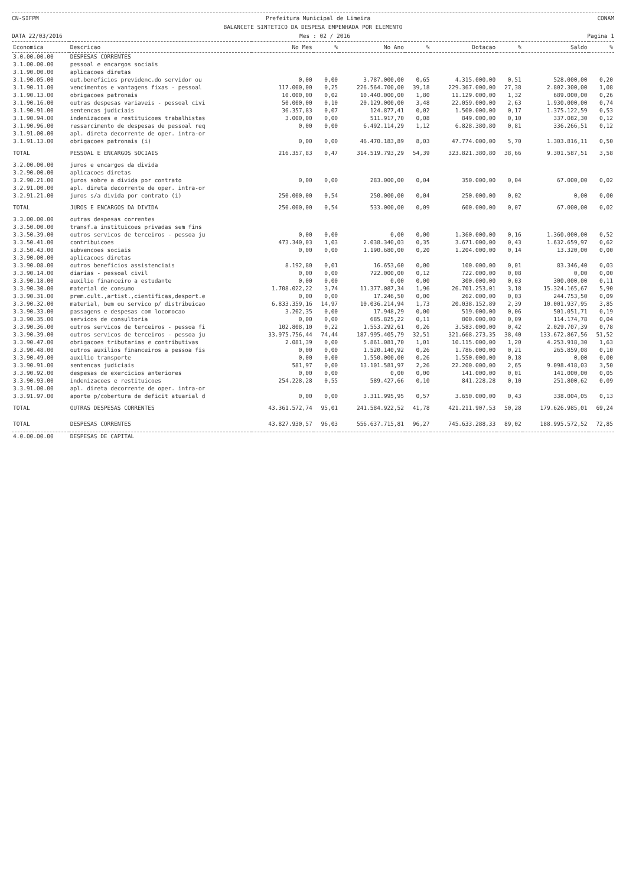CN-SIFPM Prefeitura Municipal de Limeira CONAM
BALANCETE SINTETICO DA DESPESA EMPENHADA POR ELEMENTO
DATA 22/03/2016 Mes : 02 / 2016 Pagina 1
| Economica | Descricao | No Mes | % | No Ano | % | Dotacao | % | Saldo | % |
| --- | --- | --- | --- | --- | --- | --- | --- | --- | --- |
| 3.0.00.00.00 | DESPESAS CORRENTES | | | | | | | | |
| 3.1.00.00.00 | pessoal e encargos sociais | | | | | | | | |
| 3.1.90.00.00 | aplicacoes diretas | | | | | | | | |
| 3.1.90.05.00 | out.beneficios previdenc.do servidor ou | 0,00 | 0,00 | 3.787.000,00 | 0,65 | 4.315.000,00 | 0,51 | 528.000,00 | 0,20 |
| 3.1.90.11.00 | vencimentos e vantagens fixas - pessoal | 117.000,00 | 0,25 | 226.564.700,00 | 39,18 | 229.367.000,00 | 27,38 | 2.802.300,00 | 1,08 |
| 3.1.90.13.00 | obrigacoes patronais | 10.000,00 | 0,02 | 10.440.000,00 | 1,80 | 11.129.000,00 | 1,32 | 689.000,00 | 0,26 |
| 3.1.90.16.00 | outras despesas variaveis - pessoal civi | 50.000,00 | 0,10 | 20.129.000,00 | 3,48 | 22.059.000,00 | 2,63 | 1.930.000,00 | 0,74 |
| 3.1.90.91.00 | sentencas judiciais | 36.357,83 | 0,07 | 124.877,41 | 0,02 | 1.500.000,00 | 0,17 | 1.375.122,59 | 0,53 |
| 3.1.90.94.00 | indenizacoes e restituicoes trabalhistas | 3.000,00 | 0,00 | 511.917,70 | 0,08 | 849.000,00 | 0,10 | 337.082,30 | 0,12 |
| 3.1.90.96.00 | ressarcimento de despesas de pessoal req | 0,00 | 0,00 | 6.492.114,29 | 1,12 | 6.828.380,80 | 0,81 | 336.266,51 | 0,12 |
| 3.1.91.00.00 | apl. direta decorrente de oper. intra-or | | | | | | | | |
| 3.1.91.13.00 | obrigacoes patronais (i) | 0,00 | 0,00 | 46.470.183,89 | 8,03 | 47.774.000,00 | 5,70 | 1.303.816,11 | 0,50 |
| TOTAL | PESSOAL E ENCARGOS SOCIAIS | 216.357,83 | 0,47 | 314.519.793,29 | 54,39 | 323.821.380,80 | 38,66 | 9.301.587,51 | 3,58 |
| 3.2.00.00.00 | juros e encargos da divida | | | | | | | | |
| 3.2.90.00.00 | aplicacoes diretas | | | | | | | | |
| 3.2.90.21.00 | juros sobre a divida por contrato | 0,00 | 0,00 | 283.000,00 | 0,04 | 350.000,00 | 0,04 | 67.000,00 | 0,02 |
| 3.2.91.00.00 | apl. direta decorrente de oper. intra-or | | | | | | | | |
| 3.2.91.21.00 | juros s/a divida por contrato (i) | 250.000,00 | 0,54 | 250.000,00 | 0,04 | 250.000,00 | 0,02 | 0,00 | 0,00 |
| TOTAL | JUROS E ENCARGOS DA DIVIDA | 250.000,00 | 0,54 | 533.000,00 | 0,09 | 600.000,00 | 0,07 | 67.000,00 | 0,02 |
| 3.3.00.00.00 | outras despesas correntes | | | | | | | | |
| 3.3.50.00.00 | transf.a instituicoes privadas sem fins | | | | | | | | |
| 3.3.50.39.00 | outros servicos de terceiros - pessoa ju | 0,00 | 0,00 | 0,00 | 0,00 | 1.360.000,00 | 0,16 | 1.360.000,00 | 0,52 |
| 3.3.50.41.00 | contribuicoes | 473.340,03 | 1,03 | 2.038.340,03 | 0,35 | 3.671.000,00 | 0,43 | 1.632.659,97 | 0,62 |
| 3.3.50.43.00 | subvencoes sociais | 0,00 | 0,00 | 1.190.680,00 | 0,20 | 1.204.000,00 | 0,14 | 13.320,00 | 0,00 |
| 3.3.90.00.00 | aplicacoes diretas | | | | | | | | |
| 3.3.90.08.00 | outros beneficios assistenciais | 8.192,80 | 0,01 | 16.653,60 | 0,00 | 100.000,00 | 0,01 | 83.346,40 | 0,03 |
| 3.3.90.14.00 | diarias - pessoal civil | 0,00 | 0,00 | 722.000,00 | 0,12 | 722.000,00 | 0,08 | 0,00 | 0,00 |
| 3.3.90.18.00 | auxilio financeiro a estudante | 0,00 | 0,00 | 0,00 | 0,00 | 300.000,00 | 0,03 | 300.000,00 | 0,11 |
| 3.3.90.30.00 | material de consumo | 1.708.022,22 | 3,74 | 11.377.087,34 | 1,96 | 26.701.253,01 | 3,18 | 15.324.165,67 | 5,90 |
| 3.3.90.31.00 | prem.cult.,artist.,cientificas,desport.e | 0,00 | 0,00 | 17.246,50 | 0,00 | 262.000,00 | 0,03 | 244.753,50 | 0,09 |
| 3.3.90.32.00 | material, bem ou servico p/ distribuicao | 6.833.359,16 | 14,97 | 10.036.214,94 | 1,73 | 20.038.152,89 | 2,39 | 10.001.937,95 | 3,85 |
| 3.3.90.33.00 | passagens e despesas com locomocao | 3.202,35 | 0,00 | 17.948,29 | 0,00 | 519.000,00 | 0,06 | 501.051,71 | 0,19 |
| 3.3.90.35.00 | servicos de consultoria | 0,00 | 0,00 | 685.825,22 | 0,11 | 800.000,00 | 0,09 | 114.174,78 | 0,04 |
| 3.3.90.36.00 | outros servicos de terceiros - pessoa fi | 102.808,10 | 0,22 | 1.553.292,61 | 0,26 | 3.583.000,00 | 0,42 | 2.029.707,39 | 0,78 |
| 3.3.90.39.00 | outros servicos de terceiros - pessoa ju | 33.975.756,44 | 74,44 | 187.995.405,79 | 32,51 | 321.668.273,35 | 38,40 | 133.672.867,56 | 51,52 |
| 3.3.90.47.00 | obrigacoes tributarias e contributivas | 2.081,39 | 0,00 | 5.861.081,70 | 1,01 | 10.115.000,00 | 1,20 | 4.253.918,30 | 1,63 |
| 3.3.90.48.00 | outros auxilios financeiros a pessoa fis | 0,00 | 0,00 | 1.520.140,92 | 0,26 | 1.786.000,00 | 0,21 | 265.859,08 | 0,10 |
| 3.3.90.49.00 | auxilio transporte | 0,00 | 0,00 | 1.550.000,00 | 0,26 | 1.550.000,00 | 0,18 | 0,00 | 0,00 |
| 3.3.90.91.00 | sentencas judiciais | 581,97 | 0,00 | 13.101.581,97 | 2,26 | 22.200.000,00 | 2,65 | 9.098.418,03 | 3,50 |
| 3.3.90.92.00 | despesas de exercicios anteriores | 0,00 | 0,00 | 0,00 | 0,00 | 141.000,00 | 0,01 | 141.000,00 | 0,05 |
| 3.3.90.93.00 | indenizacoes e restituicoes | 254.228,28 | 0,55 | 589.427,66 | 0,10 | 841.228,28 | 0,10 | 251.800,62 | 0,09 |
| 3.3.91.00.00 | apl. direta decorrente de oper. intra-or | | | | | | | | |
| 3.3.91.97.00 | aporte p/cobertura de deficit atuarial d | 0,00 | 0,00 | 3.311.995,95 | 0,57 | 3.650.000,00 | 0,43 | 338.004,05 | 0,13 |
| TOTAL | OUTRAS DESPESAS CORRENTES | 43.361.572,74 | 95,01 | 241.584.922,52 | 41,78 | 421.211.907,53 | 50,28 | 179.626.985,01 | 69,24 |
| TOTAL | DESPESAS CORRENTES | 43.827.930,57 | 96,03 | 556.637.715,81 | 96,27 | 745.633.288,33 | 89,02 | 188.995.572,52 | 72,85 |
| 4.0.00.00.00 | DESPESAS DE CAPITAL | | | | | | | | |